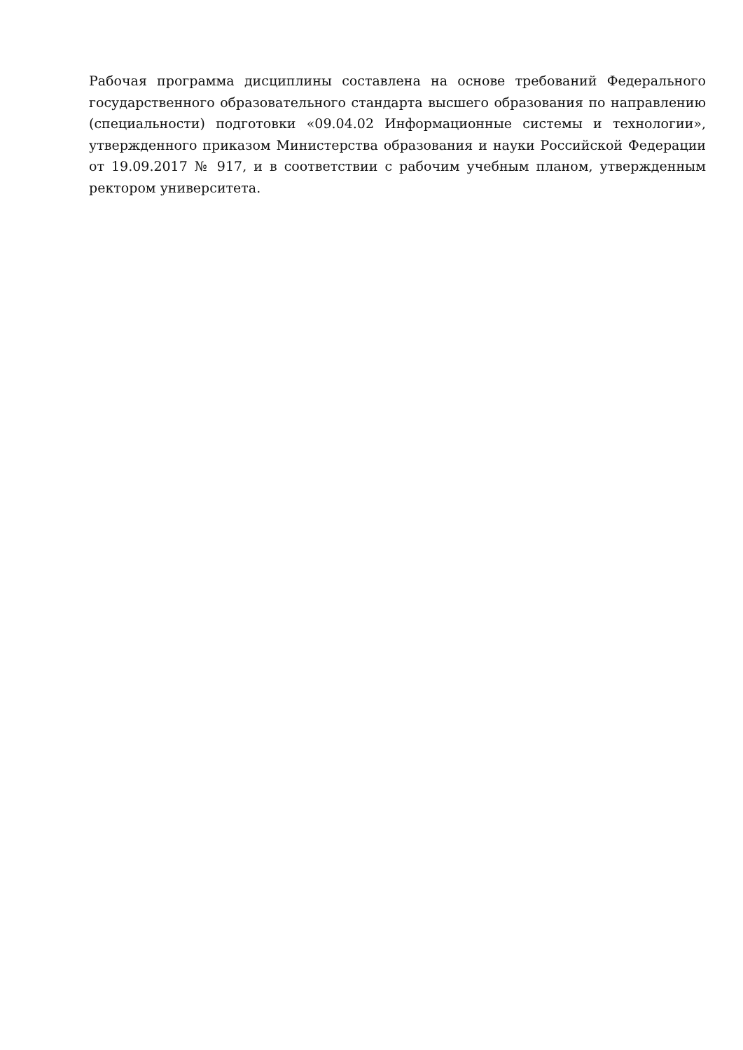Рабочая программа дисциплины составлена на основе требований Федерального государственного образовательного стандарта высшего образования по направлению (специальности) подготовки «09.04.02 Информационные системы и технологии», утвержденного приказом Министерства образования и науки Российской Федерации от 19.09.2017 № 917, и в соответствии с рабочим учебным планом, утвержденным ректором университета.